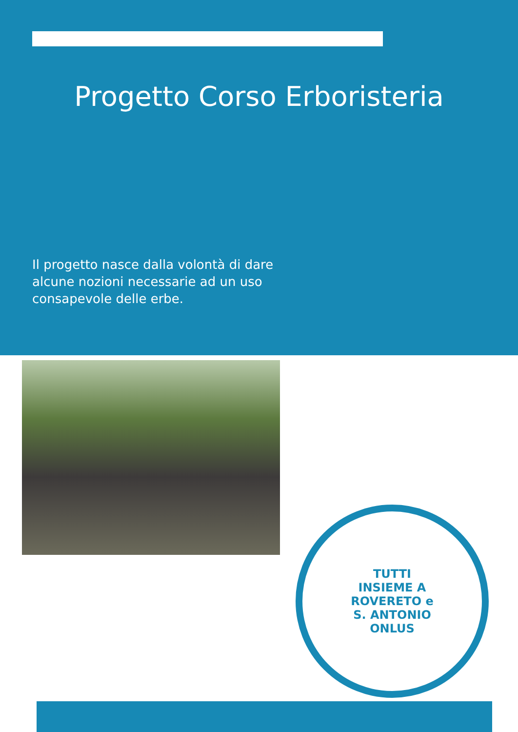Progetto Corso Erboristeria
Il progetto nasce dalla volontà di dare alcune nozioni necessarie ad un uso consapevole delle erbe.
TUTTI
INSIEME A
ROVERETO e
S. ANTONIO
ONLUS